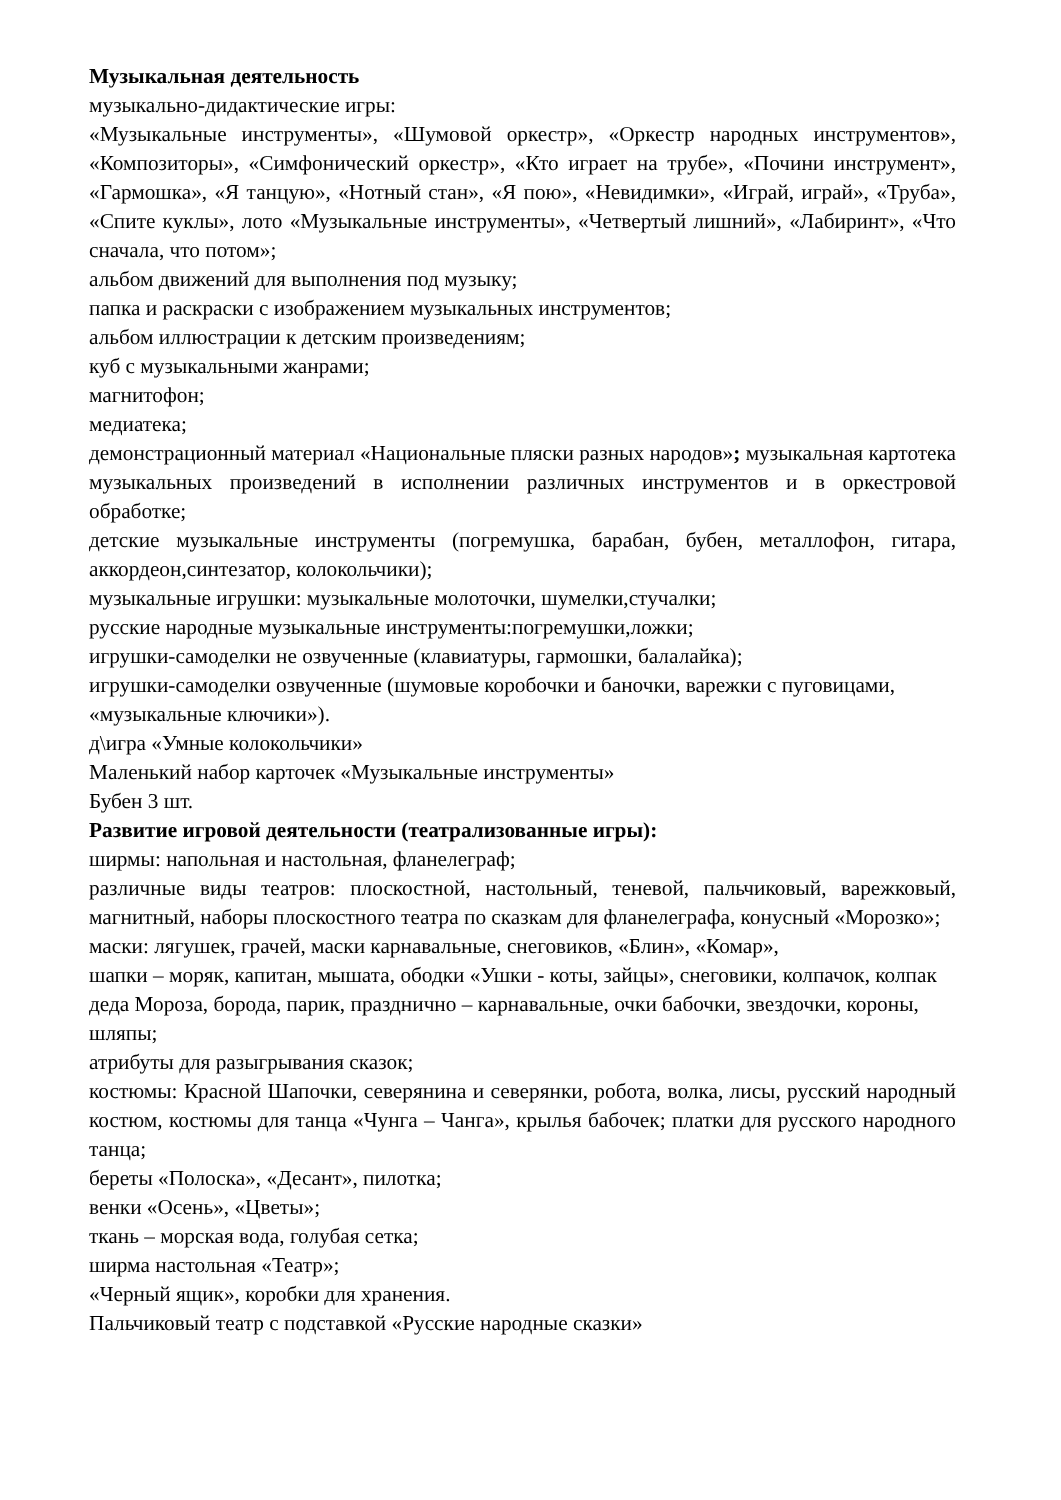Музыкальная деятельность
музыкально-дидактические игры:
«Музыкальные инструменты», «Шумовой оркестр», «Оркестр народных инструментов», «Композиторы», «Симфонический оркестр», «Кто играет на трубе», «Почини инструмент», «Гармошка», «Я танцую», «Нотный стан», «Я пою», «Невидимки», «Играй, играй», «Труба», «Спите куклы», лото «Музыкальные инструменты», «Четвертый лишний», «Лабиринт», «Что сначала, что потом»;
альбом движений для выполнения под музыку;
папка и раскраски с изображением музыкальных инструментов;
альбом иллюстрации к детским произведениям;
куб с музыкальными жанрами;
магнитофон;
медиатека;
демонстрационный материал «Национальные пляски разных народов»; музыкальная картотека музыкальных произведений в исполнении различных инструментов и в оркестровой обработке;
детские музыкальные инструменты (погремушка, барабан, бубен, металлофон, гитара, аккордеон,синтезатор, колокольчики);
музыкальные игрушки: музыкальные молоточки, шумелки,стучалки;
русские народные музыкальные инструменты:погремушки,ложки;
игрушки-самоделки не озвученные (клавиатуры, гармошки, балалайка);
игрушки-самоделки озвученные (шумовые коробочки и баночки, варежки с пуговицами, «музыкальные ключики»).
д\игра «Умные колокольчики»
Маленький набор карточек «Музыкальные инструменты»
Бубен 3 шт.
Развитие игровой деятельности (театрализованные игры):
ширмы: напольная и настольная, фланелеграф;
различные виды театров: плоскостной, настольный, теневой, пальчиковый, варежковый, магнитный, наборы плоскостного театра по сказкам для фланелеграфа, конусный «Морозко»;
маски: лягушек, грачей, маски карнавальные, снеговиков, «Блин», «Комар»,
шапки – моряк, капитан, мышата, ободки «Ушки - коты, зайцы», снеговики, колпачок, колпак деда Мороза, борода, парик, празднично – карнавальные, очки бабочки, звездочки, короны, шляпы;
атрибуты для разыгрывания сказок;
костюмы: Красной Шапочки, северянина и северянки, робота, волка, лисы, русский народный костюм, костюмы для танца «Чунга – Чанга», крылья бабочек; платки для русского народного танца;
береты «Полоска», «Десант», пилотка;
венки «Осень», «Цветы»;
ткань – морская вода, голубая сетка;
ширма настольная «Театр»;
«Черный ящик», коробки для хранения.
Пальчиковый театр с подставкой «Русские народные сказки»